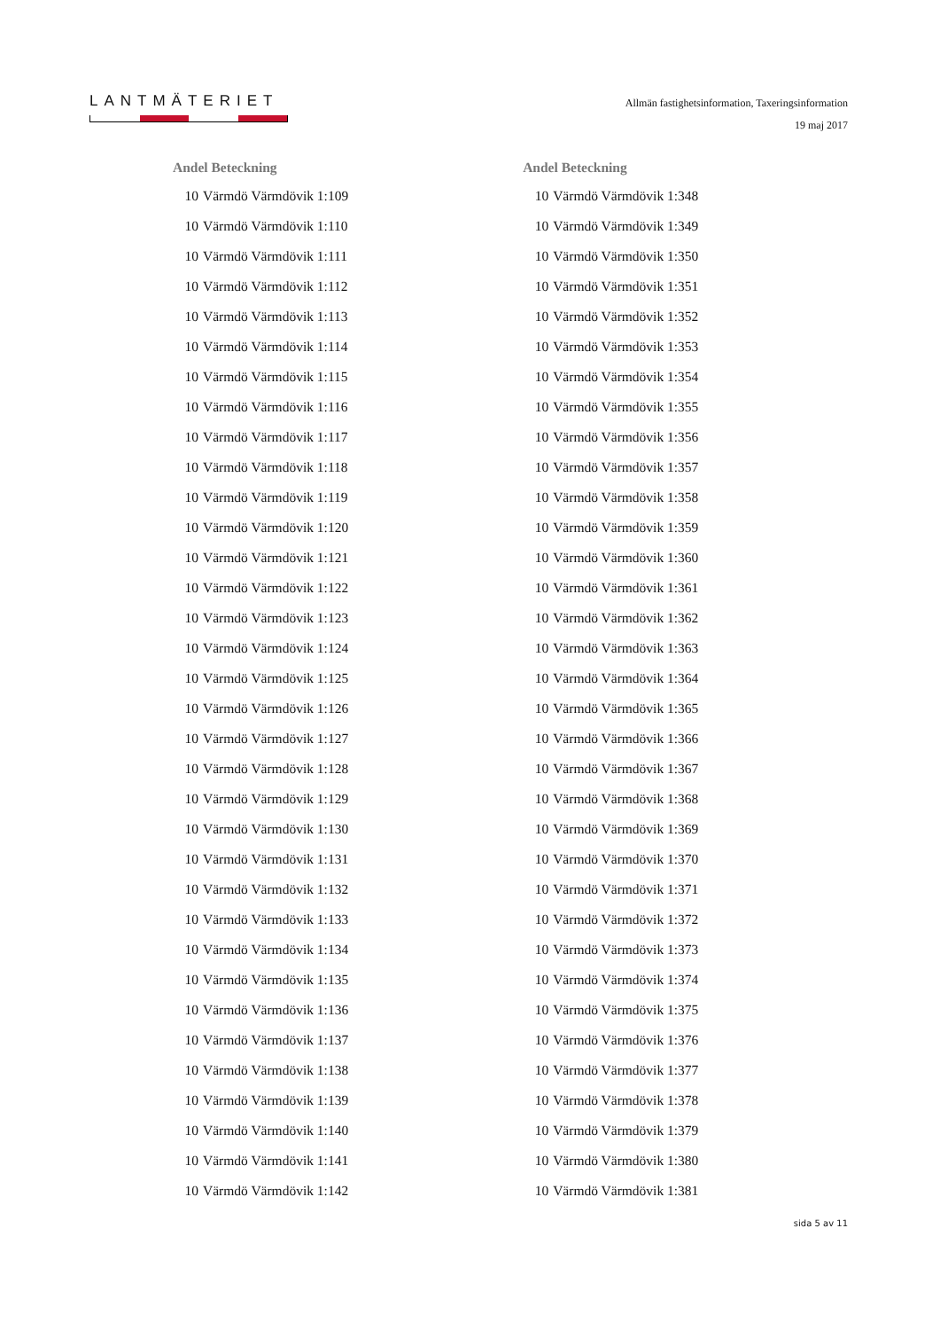LANTMÄTERIET
Allmän fastighetsinformation, Taxeringsinformation
19 maj 2017
| Andel Beteckning | |
| --- | --- |
| 10 | Värmdö Värmdövik 1:109 |
| 10 | Värmdö Värmdövik 1:110 |
| 10 | Värmdö Värmdövik 1:111 |
| 10 | Värmdö Värmdövik 1:112 |
| 10 | Värmdö Värmdövik 1:113 |
| 10 | Värmdö Värmdövik 1:114 |
| 10 | Värmdö Värmdövik 1:115 |
| 10 | Värmdö Värmdövik 1:116 |
| 10 | Värmdö Värmdövik 1:117 |
| 10 | Värmdö Värmdövik 1:118 |
| 10 | Värmdö Värmdövik 1:119 |
| 10 | Värmdö Värmdövik 1:120 |
| 10 | Värmdö Värmdövik 1:121 |
| 10 | Värmdö Värmdövik 1:122 |
| 10 | Värmdö Värmdövik 1:123 |
| 10 | Värmdö Värmdövik 1:124 |
| 10 | Värmdö Värmdövik 1:125 |
| 10 | Värmdö Värmdövik 1:126 |
| 10 | Värmdö Värmdövik 1:127 |
| 10 | Värmdö Värmdövik 1:128 |
| 10 | Värmdö Värmdövik 1:129 |
| 10 | Värmdö Värmdövik 1:130 |
| 10 | Värmdö Värmdövik 1:131 |
| 10 | Värmdö Värmdövik 1:132 |
| 10 | Värmdö Värmdövik 1:133 |
| 10 | Värmdö Värmdövik 1:134 |
| 10 | Värmdö Värmdövik 1:135 |
| 10 | Värmdö Värmdövik 1:136 |
| 10 | Värmdö Värmdövik 1:137 |
| 10 | Värmdö Värmdövik 1:138 |
| 10 | Värmdö Värmdövik 1:139 |
| 10 | Värmdö Värmdövik 1:140 |
| 10 | Värmdö Värmdövik 1:141 |
| 10 | Värmdö Värmdövik 1:142 |
| Andel Beteckning | |
| --- | --- |
| 10 | Värmdö Värmdövik 1:348 |
| 10 | Värmdö Värmdövik 1:349 |
| 10 | Värmdö Värmdövik 1:350 |
| 10 | Värmdö Värmdövik 1:351 |
| 10 | Värmdö Värmdövik 1:352 |
| 10 | Värmdö Värmdövik 1:353 |
| 10 | Värmdö Värmdövik 1:354 |
| 10 | Värmdö Värmdövik 1:355 |
| 10 | Värmdö Värmdövik 1:356 |
| 10 | Värmdö Värmdövik 1:357 |
| 10 | Värmdö Värmdövik 1:358 |
| 10 | Värmdö Värmdövik 1:359 |
| 10 | Värmdö Värmdövik 1:360 |
| 10 | Värmdö Värmdövik 1:361 |
| 10 | Värmdö Värmdövik 1:362 |
| 10 | Värmdö Värmdövik 1:363 |
| 10 | Värmdö Värmdövik 1:364 |
| 10 | Värmdö Värmdövik 1:365 |
| 10 | Värmdö Värmdövik 1:366 |
| 10 | Värmdö Värmdövik 1:367 |
| 10 | Värmdö Värmdövik 1:368 |
| 10 | Värmdö Värmdövik 1:369 |
| 10 | Värmdö Värmdövik 1:370 |
| 10 | Värmdö Värmdövik 1:371 |
| 10 | Värmdö Värmdövik 1:372 |
| 10 | Värmdö Värmdövik 1:373 |
| 10 | Värmdö Värmdövik 1:374 |
| 10 | Värmdö Värmdövik 1:375 |
| 10 | Värmdö Värmdövik 1:376 |
| 10 | Värmdö Värmdövik 1:377 |
| 10 | Värmdö Värmdövik 1:378 |
| 10 | Värmdö Värmdövik 1:379 |
| 10 | Värmdö Värmdövik 1:380 |
| 10 | Värmdö Värmdövik 1:381 |
sida 5 av 11